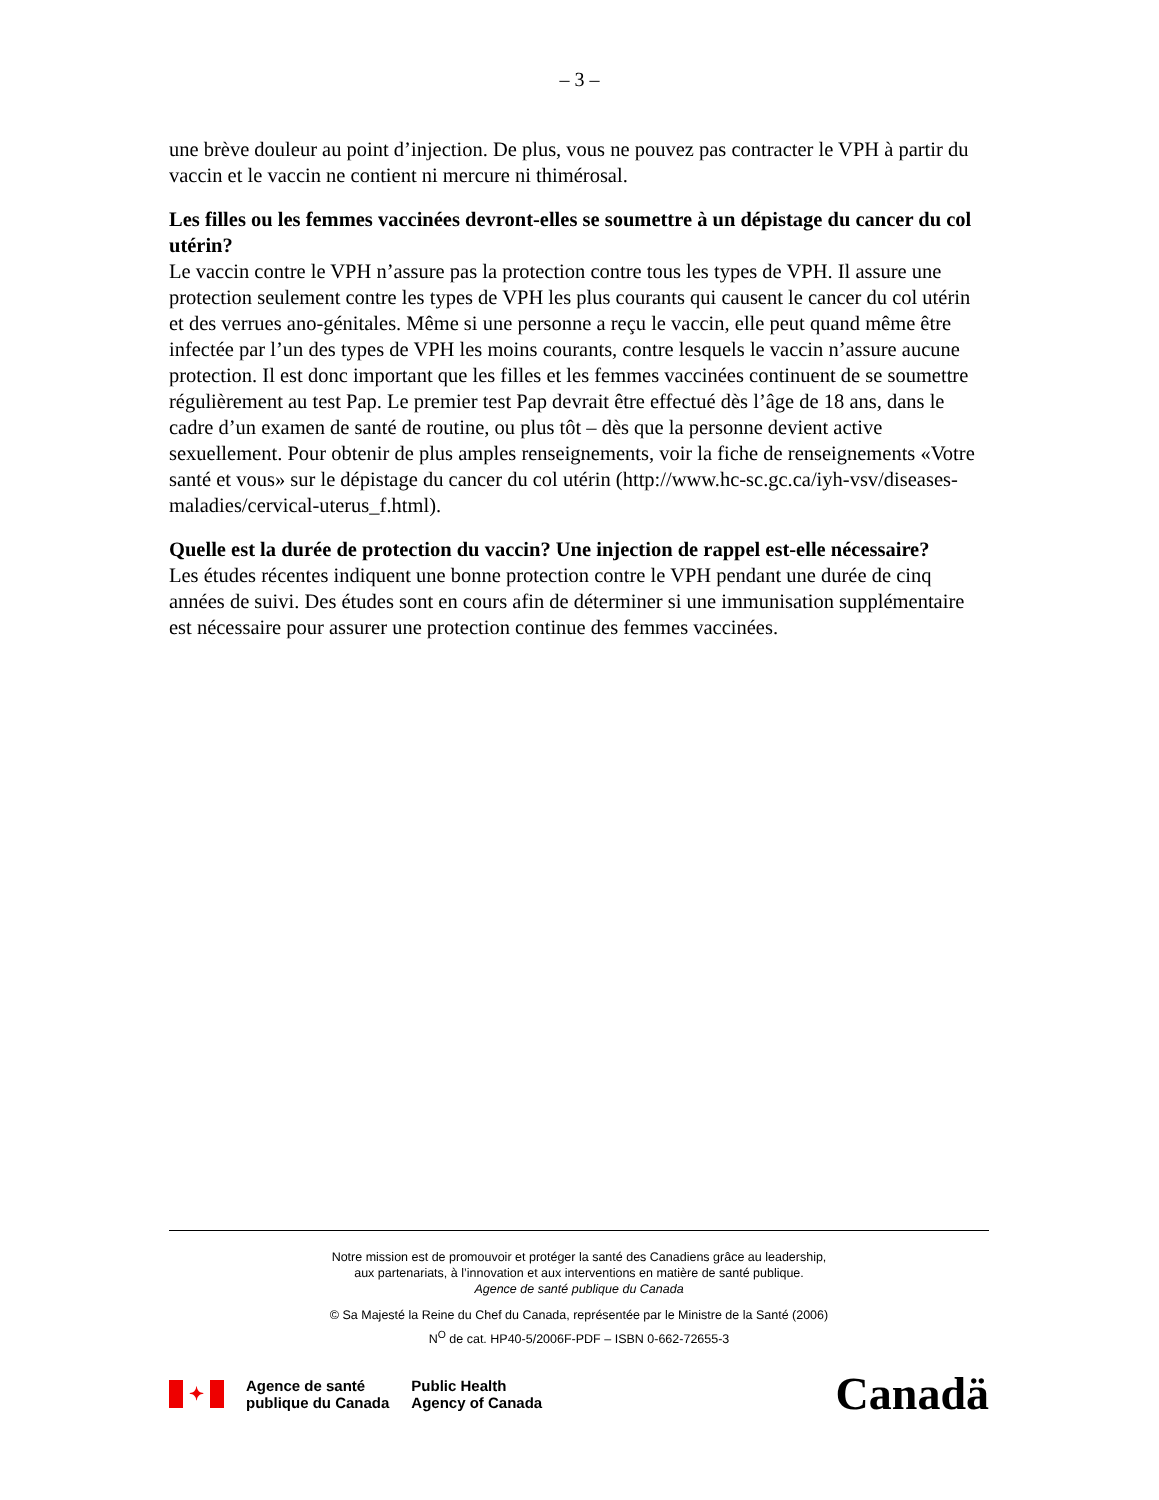– 3 –
une brève douleur au point d’injection. De plus, vous ne pouvez pas contracter le VPH à partir du vaccin et le vaccin ne contient ni mercure ni thimérosal.
Les filles ou les femmes vaccinées devront-elles se soumettre à un dépistage du cancer du col utérin?
Le vaccin contre le VPH n’assure pas la protection contre tous les types de VPH. Il assure une protection seulement contre les types de VPH les plus courants qui causent le cancer du col utérin et des verrues ano-génitales. Même si une personne a reçu le vaccin, elle peut quand même être infectée par l’un des types de VPH les moins courants, contre lesquels le vaccin n’assure aucune protection. Il est donc important que les filles et les femmes vaccinées continuent de se soumettre régulièrement au test Pap. Le premier test Pap devrait être effectué dès l’âge de 18 ans, dans le cadre d’un examen de santé de routine, ou plus tôt – dès que la personne devient active sexuellement. Pour obtenir de plus amples renseignements, voir la fiche de renseignements «Votre santé et vous» sur le dépistage du cancer du col utérin (http://www.hc-sc.gc.ca/iyh-vsv/diseases-maladies/cervical-uterus_f.html).
Quelle est la durée de protection du vaccin? Une injection de rappel est-elle nécessaire?
Les études récentes indiquent une bonne protection contre le VPH pendant une durée de cinq années de suivi. Des études sont en cours afin de déterminer si une immunisation supplémentaire est nécessaire pour assurer une protection continue des femmes vaccinées.
Notre mission est de promouvoir et protéger la santé des Canadiens grâce au leadership,
aux partenariats, à l’innovation et aux interventions en matière de santé publique.
Agence de santé publique du Canada
© Sa Majesté la Reine du Chef du Canada, représentée par le Ministre de la Santé (2006)
N<sup>O</sup> de cat. HP40-5/2006F-PDF – ISBN 0-662-72655-3
✦
Agence de santé
publique du Canada
Public Health
Agency of Canada
Canadä